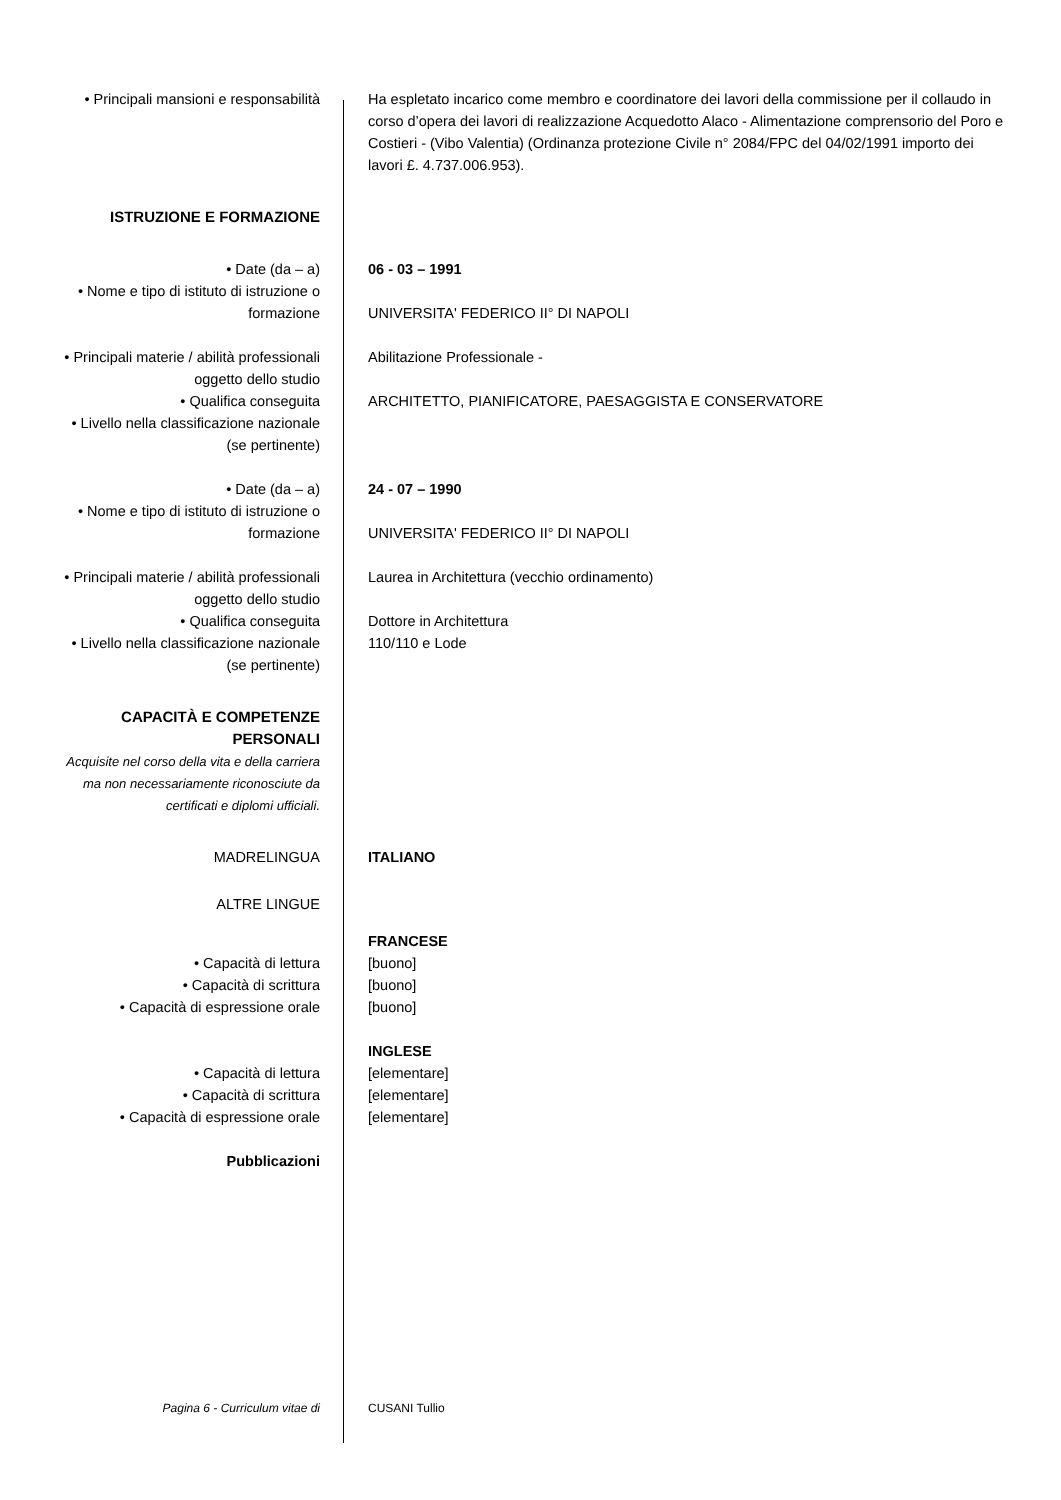• Principali mansioni e responsabilità
Ha espletato incarico come membro e coordinatore dei lavori della commissione per il collaudo in corso d’opera dei lavori di realizzazione Acquedotto Alaco - Alimentazione comprensorio del Poro e Costieri - (Vibo Valentia) (Ordinanza protezione Civile n° 2084/FPC del 04/02/1991 importo dei lavori £. 4.737.006.953).
ISTRUZIONE E FORMAZIONE
• Date (da – a)
• Nome e tipo di istituto di istruzione o formazione
06 - 03 – 1991
UNIVERSITA' FEDERICO II° DI NAPOLI
• Principali materie / abilità professionali oggetto dello studio
• Qualifica conseguita
• Livello nella classificazione nazionale (se pertinente)
Abilitazione Professionale -
ARCHITETTO, PIANIFICATORE, PAESAGGISTA E CONSERVATORE
• Date (da – a)
• Nome e tipo di istituto di istruzione o formazione
24 - 07 – 1990
UNIVERSITA' FEDERICO II° DI NAPOLI
• Principali materie / abilità professionali oggetto dello studio
• Qualifica conseguita
• Livello nella classificazione nazionale (se pertinente)
Laurea in Architettura (vecchio ordinamento)
Dottore in Architettura
110/110 e Lode
CAPACITÀ E COMPETENZE PERSONALI
Acquisite nel corso della vita e della carriera ma non necessariamente riconosciute da certificati e diplomi ufficiali.
MADRELINGUA ITALIANO
ALTRE LINGUE
• Capacità di lettura
• Capacità di scrittura
• Capacità di espressione orale
FRANCESE
[buono]
[buono]
[buono]
• Capacità di lettura
• Capacità di scrittura
• Capacità di espressione orale
INGLESE
[elementare]
[elementare]
[elementare]
Pubblicazioni
Pagina 6 - Curriculum vitae di CUSANI Tullio